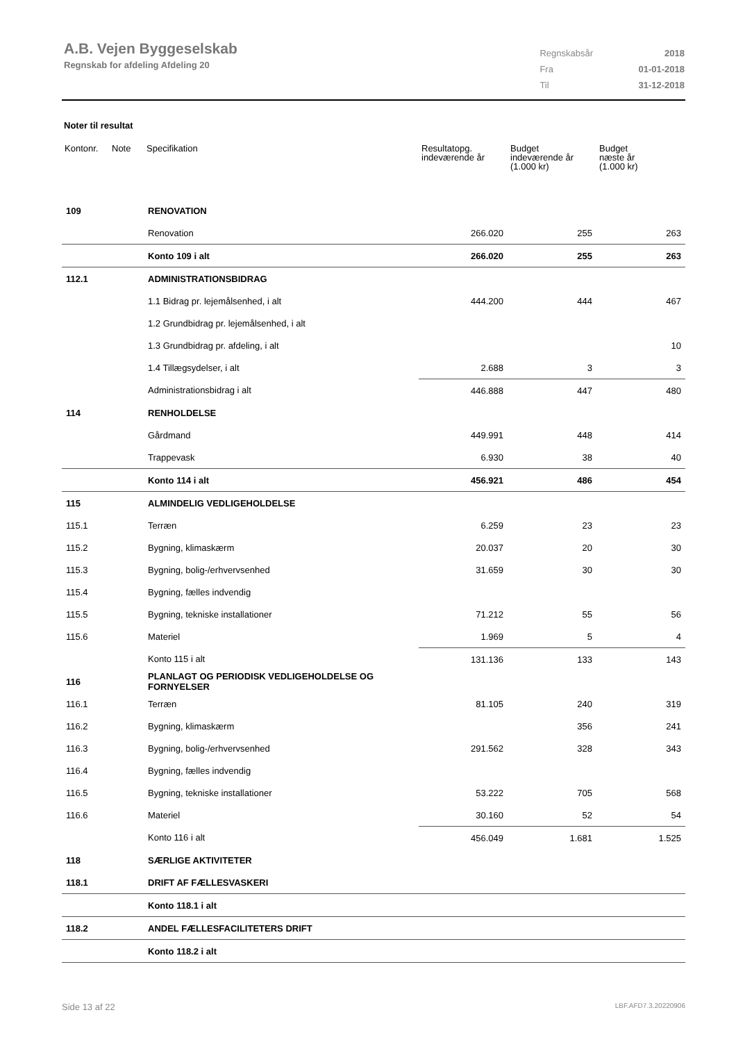A.B. Vejen Byggeselskab
Regnskab for afdeling Afdeling 20
| Regnskabsår | 2018 |
| Fra | 01-01-2018 |
| Til | 31-12-2018 |
Noter til resultat
| Kontonr. | Note | Specifikation | Resultatopg. indeværende år | Budget indeværende år (1.000 kr) | Budget næste år (1.000 kr) |
| --- | --- | --- | --- | --- | --- |
| 109 | | RENOVATION | | | |
| | | Renovation | 266.020 | 255 | 263 |
| | | Konto 109 i alt | 266.020 | 255 | 263 |
| 112.1 | | ADMINISTRATIONSBIDRAG | | | |
| | | 1.1 Bidrag pr. lejemålsenhed, i alt | 444.200 | 444 | 467 |
| | | 1.2 Grundbidrag pr. lejemålsenhed, i alt | | | |
| | | 1.3 Grundbidrag pr. afdeling, i alt | | | 10 |
| | | 1.4 Tillægsydelser, i alt | 2.688 | 3 | 3 |
| | | Administrationsbidrag i alt | 446.888 | 447 | 480 |
| 114 | | RENHOLDELSE | | | |
| | | Gårdmand | 449.991 | 448 | 414 |
| | | Trappevask | 6.930 | 38 | 40 |
| | | Konto 114 i alt | 456.921 | 486 | 454 |
| 115 | | ALMINDELIG VEDLIGEHOLDELSE | | | |
| 115.1 | | Terræn | 6.259 | 23 | 23 |
| 115.2 | | Bygning, klimaskærm | 20.037 | 20 | 30 |
| 115.3 | | Bygning, bolig-/erhvervsenhed | 31.659 | 30 | 30 |
| 115.4 | | Bygning, fælles indvendig | | | |
| 115.5 | | Bygning, tekniske installationer | 71.212 | 55 | 56 |
| 115.6 | | Materiel | 1.969 | 5 | 4 |
| | | Konto 115 i alt | 131.136 | 133 | 143 |
| 116 | | PLANLAGT OG PERIODISK VEDLIGEHOLDELSE OG FORNYELSER | | | |
| 116.1 | | Terræn | 81.105 | 240 | 319 |
| 116.2 | | Bygning, klimaskærm | | 356 | 241 |
| 116.3 | | Bygning, bolig-/erhvervsenhed | 291.562 | 328 | 343 |
| 116.4 | | Bygning, fælles indvendig | | | |
| 116.5 | | Bygning, tekniske installationer | 53.222 | 705 | 568 |
| 116.6 | | Materiel | 30.160 | 52 | 54 |
| | | Konto 116 i alt | 456.049 | 1.681 | 1.525 |
| 118 | | SÆRLIGE AKTIVITETER | | | |
| 118.1 | | DRIFT AF FÆLLESVASKERI | | | |
| | | Konto 118.1 i alt | | | |
| 118.2 | | ANDEL FÆLLESFACILITETERS DRIFT | | | |
| | | Konto 118.2 i alt | | | |
Side 13 af 22 LBF.AFD7.3.20220906